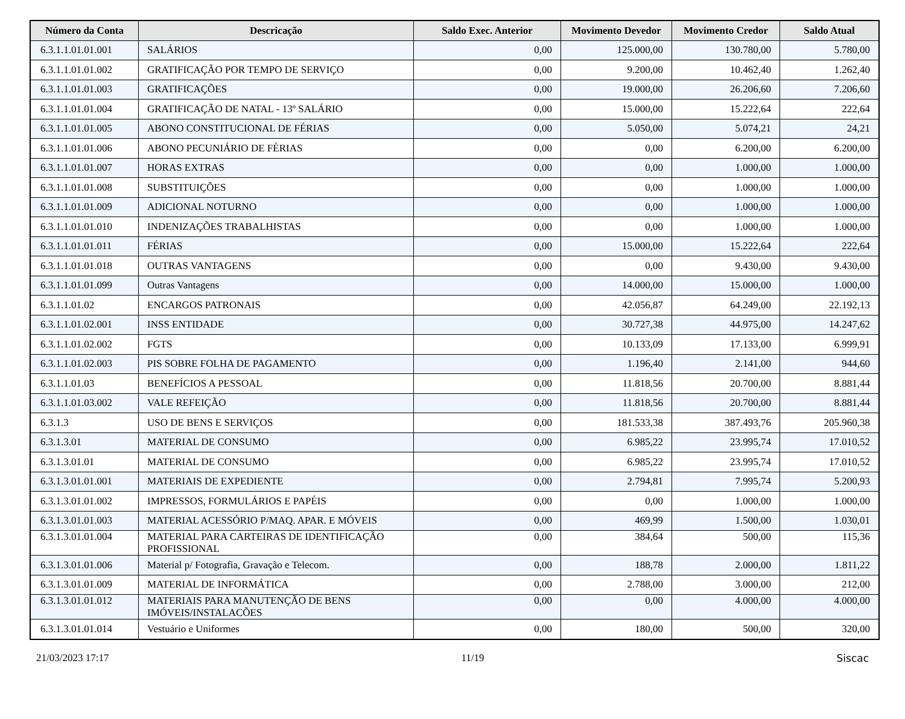| Número da Conta | Descricação | Saldo Exec. Anterior | Movimento Devedor | Movimento Credor | Saldo Atual |
| --- | --- | --- | --- | --- | --- |
| 6.3.1.1.01.01.001 | SALÁRIOS | 0,00 | 125.000,00 | 130.780,00 | 5.780,00 |
| 6.3.1.1.01.01.002 | GRATIFICAÇÃO POR TEMPO DE SERVIÇO | 0,00 | 9.200,00 | 10.462,40 | 1.262,40 |
| 6.3.1.1.01.01.003 | GRATIFICAÇÕES | 0,00 | 19.000,00 | 26.206,60 | 7.206,60 |
| 6.3.1.1.01.01.004 | GRATIFICAÇÃO DE NATAL - 13º SALÁRIO | 0,00 | 15.000,00 | 15.222,64 | 222,64 |
| 6.3.1.1.01.01.005 | ABONO CONSTITUCIONAL DE FÉRIAS | 0,00 | 5.050,00 | 5.074,21 | 24,21 |
| 6.3.1.1.01.01.006 | ABONO PECUNIÁRIO DE FÉRIAS | 0,00 | 0,00 | 6.200,00 | 6.200,00 |
| 6.3.1.1.01.01.007 | HORAS EXTRAS | 0,00 | 0,00 | 1.000,00 | 1.000,00 |
| 6.3.1.1.01.01.008 | SUBSTITUIÇÕES | 0,00 | 0,00 | 1.000,00 | 1.000,00 |
| 6.3.1.1.01.01.009 | ADICIONAL NOTURNO | 0,00 | 0,00 | 1.000,00 | 1.000,00 |
| 6.3.1.1.01.01.010 | INDENIZAÇÕES TRABALHISTAS | 0,00 | 0,00 | 1.000,00 | 1.000,00 |
| 6.3.1.1.01.01.011 | FÉRIAS | 0,00 | 15.000,00 | 15.222,64 | 222,64 |
| 6.3.1.1.01.01.018 | OUTRAS VANTAGENS | 0,00 | 0,00 | 9.430,00 | 9.430,00 |
| 6.3.1.1.01.01.099 | Outras Vantagens | 0,00 | 14.000,00 | 15.000,00 | 1.000,00 |
| 6.3.1.1.01.02 | ENCARGOS PATRONAIS | 0,00 | 42.056,87 | 64.249,00 | 22.192,13 |
| 6.3.1.1.01.02.001 | INSS ENTIDADE | 0,00 | 30.727,38 | 44.975,00 | 14.247,62 |
| 6.3.1.1.01.02.002 | FGTS | 0,00 | 10.133,09 | 17.133,00 | 6.999,91 |
| 6.3.1.1.01.02.003 | PIS SOBRE FOLHA DE PAGAMENTO | 0,00 | 1.196,40 | 2.141,00 | 944,60 |
| 6.3.1.1.01.03 | BENEFÍCIOS A PESSOAL | 0,00 | 11.818,56 | 20.700,00 | 8.881,44 |
| 6.3.1.1.01.03.002 | VALE REFEIÇÃO | 0,00 | 11.818,56 | 20.700,00 | 8.881,44 |
| 6.3.1.3 | USO DE BENS E SERVIÇOS | 0,00 | 181.533,38 | 387.493,76 | 205.960,38 |
| 6.3.1.3.01 | MATERIAL DE CONSUMO | 0,00 | 6.985,22 | 23.995,74 | 17.010,52 |
| 6.3.1.3.01.01 | MATERIAL DE CONSUMO | 0,00 | 6.985,22 | 23.995,74 | 17.010,52 |
| 6.3.1.3.01.01.001 | MATERIAIS DE EXPEDIENTE | 0,00 | 2.794,81 | 7.995,74 | 5.200,93 |
| 6.3.1.3.01.01.002 | IMPRESSOS, FORMULÁRIOS E PAPÉIS | 0,00 | 0,00 | 1.000,00 | 1.000,00 |
| 6.3.1.3.01.01.003 | MATERIAL ACESSÓRIO P/MAQ. APAR. E MÓVEIS | 0,00 | 469,99 | 1.500,00 | 1.030,01 |
| 6.3.1.3.01.01.004 | MATERIAL PARA CARTEIRAS DE IDENTIFICAÇÃO PROFISSIONAL | 0,00 | 384,64 | 500,00 | 115,36 |
| 6.3.1.3.01.01.006 | Material p/ Fotografia, Gravação e Telecom. | 0,00 | 188,78 | 2.000,00 | 1.811,22 |
| 6.3.1.3.01.01.009 | MATERIAL DE INFORMÁTICA | 0,00 | 2.788,00 | 3.000,00 | 212,00 |
| 6.3.1.3.01.01.012 | MATERIAIS PARA MANUTENÇÃO DE BENS IMÓVEIS/INSTALACÕES | 0,00 | 0,00 | 4.000,00 | 4.000,00 |
| 6.3.1.3.01.01.014 | Vestuário e Uniformes | 0,00 | 180,00 | 500,00 | 320,00 |
21/03/2023 17:17 11/19 Siscac